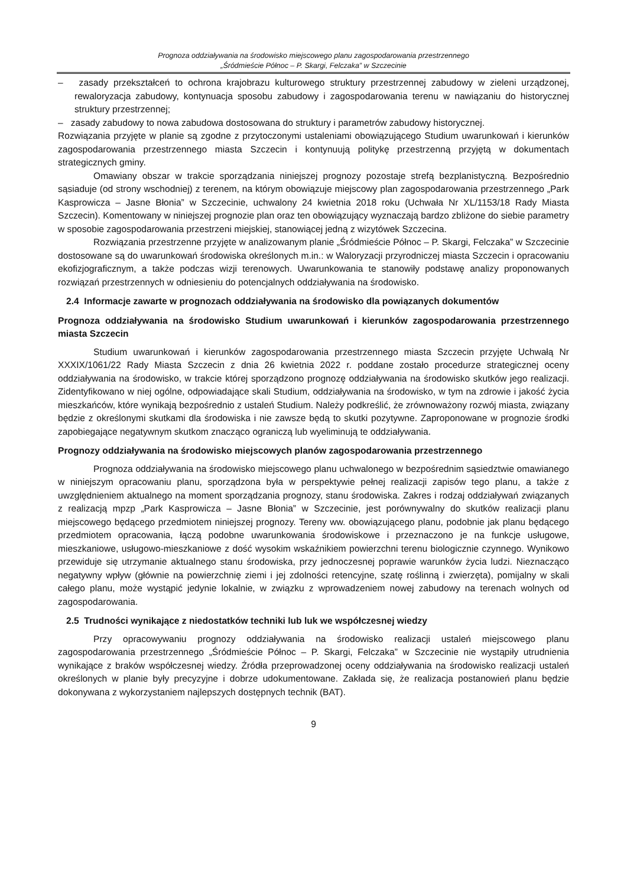Prognoza oddziaływania na środowisko miejscowego planu zagospodarowania przestrzennego
„Śródmieście Północ – P. Skargi, Felczaka” w Szczecinie
– zasady przekształceń to ochrona krajobrazu kulturowego struktury przestrzennej zabudowy w zieleni urządzonej, rewaloryzacja zabudowy, kontynuacja sposobu zabudowy i zagospodarowania terenu w nawiązaniu do historycznej struktury przestrzennej;
– zasady zabudowy to nowa zabudowa dostosowana do struktury i parametrów zabudowy historycznej.
Rozwiązania przyjęte w planie są zgodne z przytoczonymi ustaleniami obowiązującego Studium uwarunkowań i kierunków zagospodarowania przestrzennego miasta Szczecin i kontynuują politykę przestrzenną przyjętą w dokumentach strategicznych gminy.
Omawiany obszar w trakcie sporządzania niniejszej prognozy pozostaje strefą bezplanistyczną. Bezpośrednio sąsiaduje (od strony wschodniej) z terenem, na którym obowiązuje miejscowy plan zagospodarowania przestrzennego „Park Kasprowicza – Jasne Błonia” w Szczecinie, uchwalony 24 kwietnia 2018 roku (Uchwała Nr XL/1153/18 Rady Miasta Szczecin). Komentowany w niniejszej prognozie plan oraz ten obowiązujący wyznaczają bardzo zbliżone do siebie parametry w sposobie zagospodarowania przestrzeni miejskiej, stanowiącej jedną z wizytówek Szczecina.
Rozwiązania przestrzenne przyjęte w analizowanym planie „Śródmieście Północ – P. Skargi, Felczaka” w Szczecinie dostosowane są do uwarunkowań środowiska określonych m.in.: w Waloryzacji przyrodniczej miasta Szczecin i opracowaniu ekofizjograficznym, a także podczas wizji terenowych. Uwarunkowania te stanowiły podstawę analizy proponowanych rozwiązań przestrzennych w odniesieniu do potencjalnych oddziaływania na środowisko.
2.4 Informacje zawarte w prognozach oddziaływania na środowisko dla powiązanych dokumentów
Prognoza oddziaływania na środowisko Studium uwarunkowań i kierunków zagospodarowania przestrzennego miasta Szczecin
Studium uwarunkowań i kierunków zagospodarowania przestrzennego miasta Szczecin przyjęte Uchwałą Nr XXXIX/1061/22 Rady Miasta Szczecin z dnia 26 kwietnia 2022 r. poddane zostało procedurze strategicznej oceny oddziaływania na środowisko, w trakcie której sporządzono prognozę oddziaływania na środowisko skutków jego realizacji. Zidentyfikowano w niej ogólne, odpowiadające skali Studium, oddziaływania na środowisko, w tym na zdrowie i jakość życia mieszkańców, które wynikają bezpośrednio z ustaleń Studium. Należy podkreślić, że zrównoważony rozwój miasta, związany będzie z określonymi skutkami dla środowiska i nie zawsze będą to skutki pozytywne. Zaproponowane w prognozie środki zapobiegające negatywnym skutkom znacząco ograniczą lub wyeliminują te oddziaływania.
Prognozy oddziaływania na środowisko miejscowych planów zagospodarowania przestrzennego
Prognoza oddziaływania na środowisko miejscowego planu uchwalonego w bezpośrednim sąsiedztwie omawianego w niniejszym opracowaniu planu, sporządzona była w perspektywie pełnej realizacji zapisów tego planu, a także z uwzględnieniem aktualnego na moment sporządzania prognozy, stanu środowiska. Zakres i rodzaj oddziaływań związanych z realizacją mpzp „Park Kasprowicza – Jasne Błonia” w Szczecinie, jest porównywalny do skutków realizacji planu miejscowego będącego przedmiotem niniejszej prognozy. Tereny ww. obowiązującego planu, podobnie jak planu będącego przedmiotem opracowania, łączą podobne uwarunkowania środowiskowe i przeznaczono je na funkcje usługowe, mieszkaniowe, usługowo-mieszkaniowe z dość wysokim wskaźnikiem powierzchni terenu biologicznie czynnego. Wynikowo przewiduje się utrzymanie aktualnego stanu środowiska, przy jednoczesnej poprawie warunków życia ludzi. Nieznacząco negatywny wpływ (głównie na powierzchnię ziemi i jej zdolności retencyjne, szatę roślinną i zwierzęta), pomijalny w skali całego planu, może wystąpić jedynie lokalnie, w związku z wprowadzeniem nowej zabudowy na terenach wolnych od zagospodarowania.
2.5 Trudności wynikające z niedostatków techniki lub luk we współczesnej wiedzy
Przy opracowywaniu prognozy oddziaływania na środowisko realizacji ustaleń miejscowego planu zagospodarowania przestrzennego „Śródmieście Północ – P. Skargi, Felczaka” w Szczecinie nie wystąpiły utrudnienia wynikające z braków współczesnej wiedzy. Źródła przeprowadzonej oceny oddziaływania na środowisko realizacji ustaleń określonych w planie były precyzyjne i dobrze udokumentowane. Zakłada się, że realizacja postanowień planu będzie dokonywana z wykorzystaniem najlepszych dostępnych technik (BAT).
9